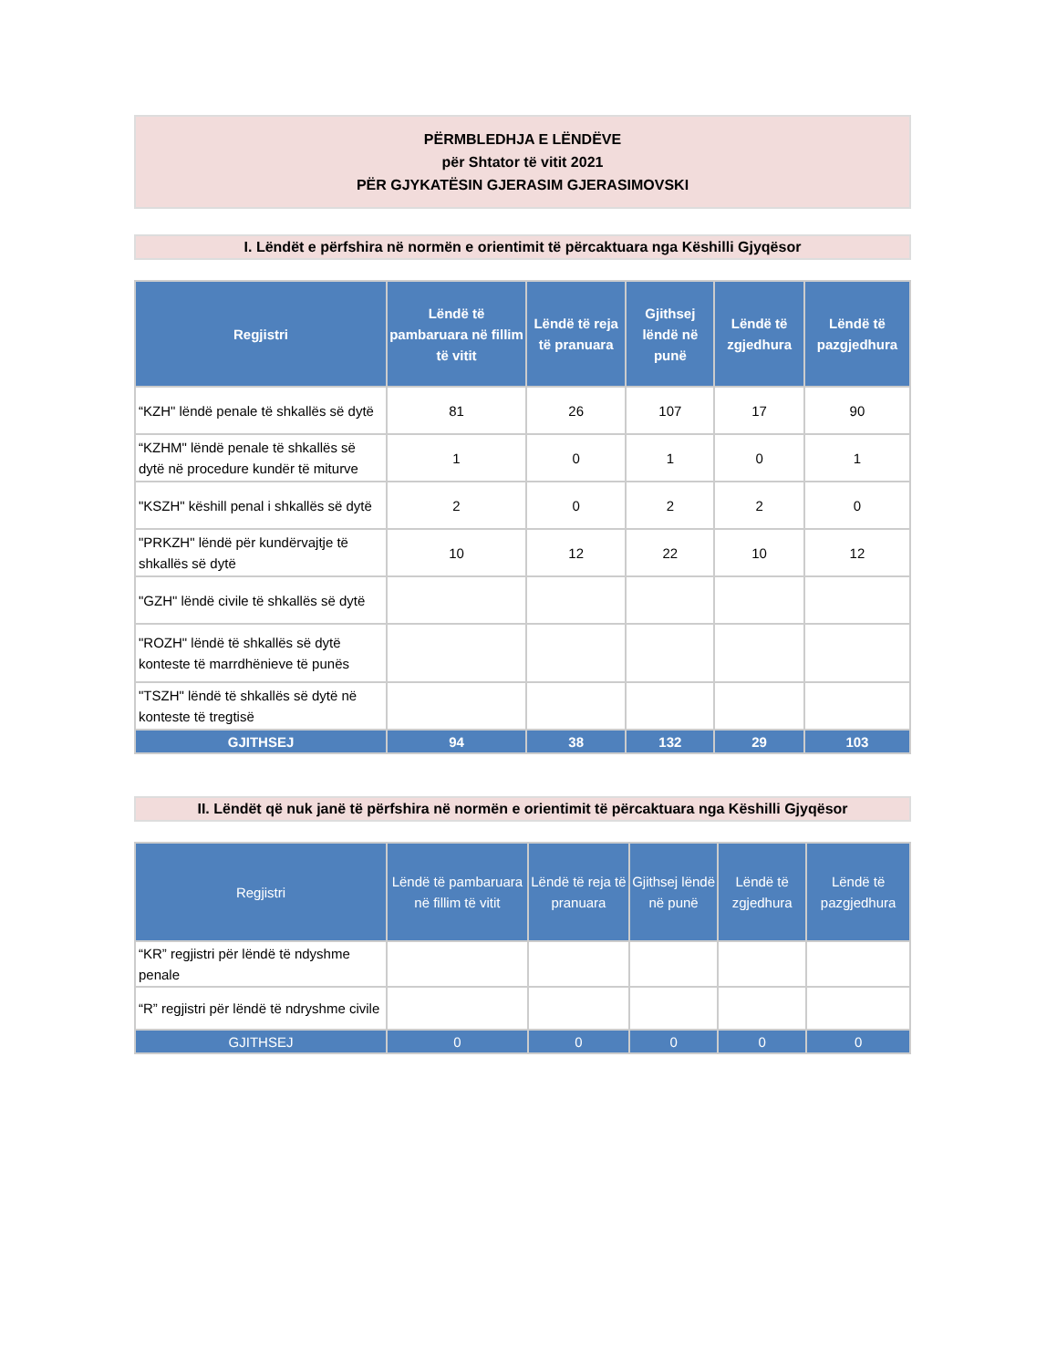PËRMBLEDHJA E LËNDËVE
për Shtator të vitit 2021
PËR GJYKATËSIN GJERASIM GJERASIMOVSKI
I. Lëndët e përfshira në normën e orientimit të përcaktuara nga Këshilli Gjyqësor
| Regjistri | Lëndë të pambaruara në fillim të vitit | Lëndë të reja të pranuara | Gjithsej lëndë në punë | Lëndë të zgjedhura | Lëndë të pazgjedhura |
| --- | --- | --- | --- | --- | --- |
| “KZH" lëndë penale të shkallës së dytë | 81 | 26 | 107 | 17 | 90 |
| “KZHM" lëndë penale të shkallës së dytë në procedure kundër të miturve | 1 | 0 | 1 | 0 | 1 |
| "KSZH" këshill penal i shkallës së dytë | 2 | 0 | 2 | 2 | 0 |
| "PRKZH" lëndë për kundërvajtje të shkallës së dytë | 10 | 12 | 22 | 10 | 12 |
| "GZH" lëndë civile të shkallës së dytë | | | | | |
| "ROZH" lëndë të shkallës së dytë konteste të marrdhënieve të punës | | | | | |
| "TSZH" lëndë të shkallës së dytë në konteste të tregtisë | | | | | |
| GJITHSEJ | 94 | 38 | 132 | 29 | 103 |
II. Lëndët që nuk janë të përfshira në normën e orientimit të përcaktuara nga Këshilli Gjyqësor
| Regjistri | Lëndë të pambaruara në fillim të vitit | Lëndë të reja të pranuara | Gjithsej lëndë në punë | Lëndë të zgjedhura | Lëndë të pazgjedhura |
| --- | --- | --- | --- | --- | --- |
| “KR” regjistri për lëndë të ndyshme penale | | | | | |
| “R” regjistri për lëndë të ndryshme civile | | | | | |
| GJITHSEJ | 0 | 0 | 0 | 0 | 0 |